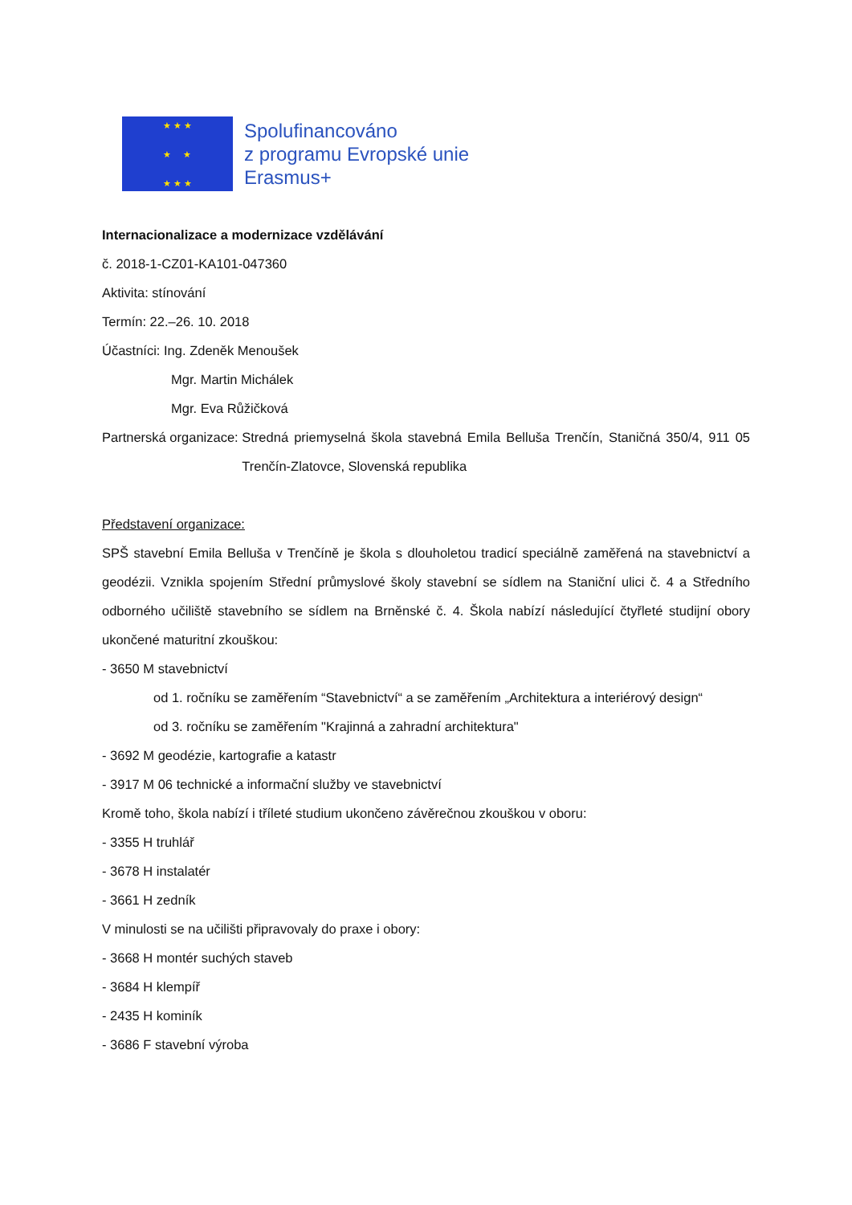★ ★ ★
★ ★
★ ★ ★
Spolufinancováno
z programu Evropské unie
Erasmus+
Internacionalizace a modernizace vzdělávání
č. 2018-1-CZ01-KA101-047360
Aktivita: stínování
Termín: 22.–26. 10. 2018
Účastníci: Ing. Zdeněk Menoušek
Mgr. Martin Michálek
Mgr. Eva Růžičková
Partnerská organizace: Stredná priemyselná škola stavebná Emila Belluša Trenčín, Staničná 350/4, 911 05 Trenčín-Zlatovce, Slovenská republika
Představení organizace:
SPŠ stavební Emila Belluša v Trenčíně je škola s dlouholetou tradicí speciálně zaměřená na stavebnictví a geodézii. Vznikla spojením Střední průmyslové školy stavební se sídlem na Staniční ulici č. 4 a Středního odborného učiliště stavebního se sídlem na Brněnské č. 4. Škola nabízí následující čtyřleté studijní obory ukončené maturitní zkouškou:
- 3650 M stavebnictví
od 1. ročníku se zaměřením “Stavebnictví“ a se zaměřením „Architektura a interiérový design“
od 3. ročníku se zaměřením "Krajinná a zahradní architektura"
- 3692 M geodézie, kartografie a katastr
- 3917 M 06 technické a informační služby ve stavebnictví
Kromě toho, škola nabízí i tříleté studium ukončeno závěrečnou zkouškou v oboru:
- 3355 H truhlář
- 3678 H instalatér
- 3661 H zedník
V minulosti se na učilišti připravovaly do praxe i obory:
- 3668 H montér suchých staveb
- 3684 H klempíř
- 2435 H kominík
- 3686 F stavební výroba